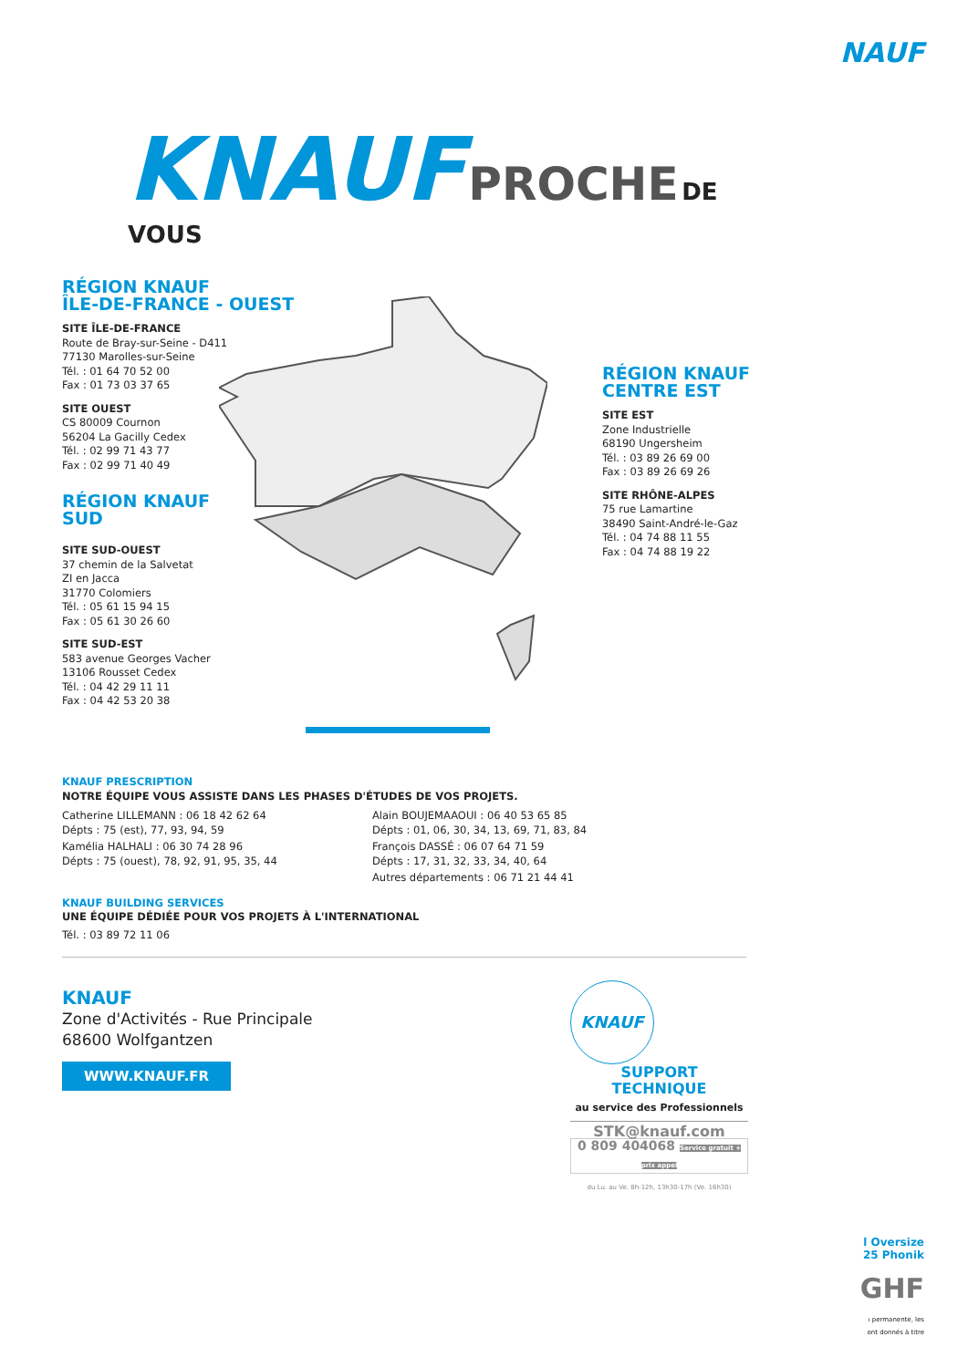NAUF
KNAUF PROCHE DE VOUS
RÉGION KNAUF
ÎLE-DE-FRANCE - OUEST
SITE ÎLE-DE-FRANCE
Route de Bray-sur-Seine - D411
77130 Marolles-sur-Seine
Tél. : 01 64 70 52 00
Fax : 01 73 03 37 65
SITE OUEST
CS 80009 Cournon
56204 La Gacilly Cedex
Tél. : 02 99 71 43 77
Fax : 02 99 71 40 49
RÉGION KNAUF
SUD
SITE SUD-OUEST
37 chemin de la Salvetat
ZI en Jacca
31770 Colomiers
Tél. : 05 61 15 94 15
Fax : 05 61 30 26 60
SITE SUD-EST
583 avenue Georges Vacher
13106 Rousset Cedex
Tél. : 04 42 29 11 11
Fax : 04 42 53 20 38
RÉGION KNAUF
CENTRE EST
SITE EST
Zone Industrielle
68190 Ungersheim
Tél. : 03 89 26 69 00
Fax : 03 89 26 69 26
SITE RHÔNE-ALPES
75 rue Lamartine
38490 Saint-André-le-Gaz
Tél. : 04 74 88 11 55
Fax : 04 74 88 19 22
KNAUF PRESCRIPTION
NOTRE ÉQUIPE VOUS ASSISTE DANS LES PHASES D'ÉTUDES DE VOS PROJETS.
Catherine LILLEMANN : 06 18 42 62 64
Dépts : 75 (est), 77, 93, 94, 59
Kamélia HALHALI : 06 30 74 28 96
Dépts : 75 (ouest), 78, 92, 91, 95, 35, 44
Alain BOUJEMAAOUI : 06 40 53 65 85
Dépts : 01, 06, 30, 34, 13, 69, 71, 83, 84
François DASSÉ : 06 07 64 71 59
Dépts : 17, 31, 32, 33, 34, 40, 64
Autres départements : 06 71 21 44 41
KNAUF BUILDING SERVICES
UNE ÉQUIPE DÉDIÉE POUR VOS PROJETS À L'INTERNATIONAL
Tél. : 03 89 72 11 06
KNAUF
Zone d'Activités - Rue Principale
68600 Wolfgantzen
WWW.KNAUF.FR
KNAUF
SUPPORT
TECHNIQUE
au service des Professionnels
STK@knauf.com
0 809 404068 Service gratuit + prix appel
du Lu. au Ve. 8h-12h, 13h30-17h (Ve. 16h30)
l Oversize
25 Phonik
GHF
ı permanente, les
ont donnés à titre